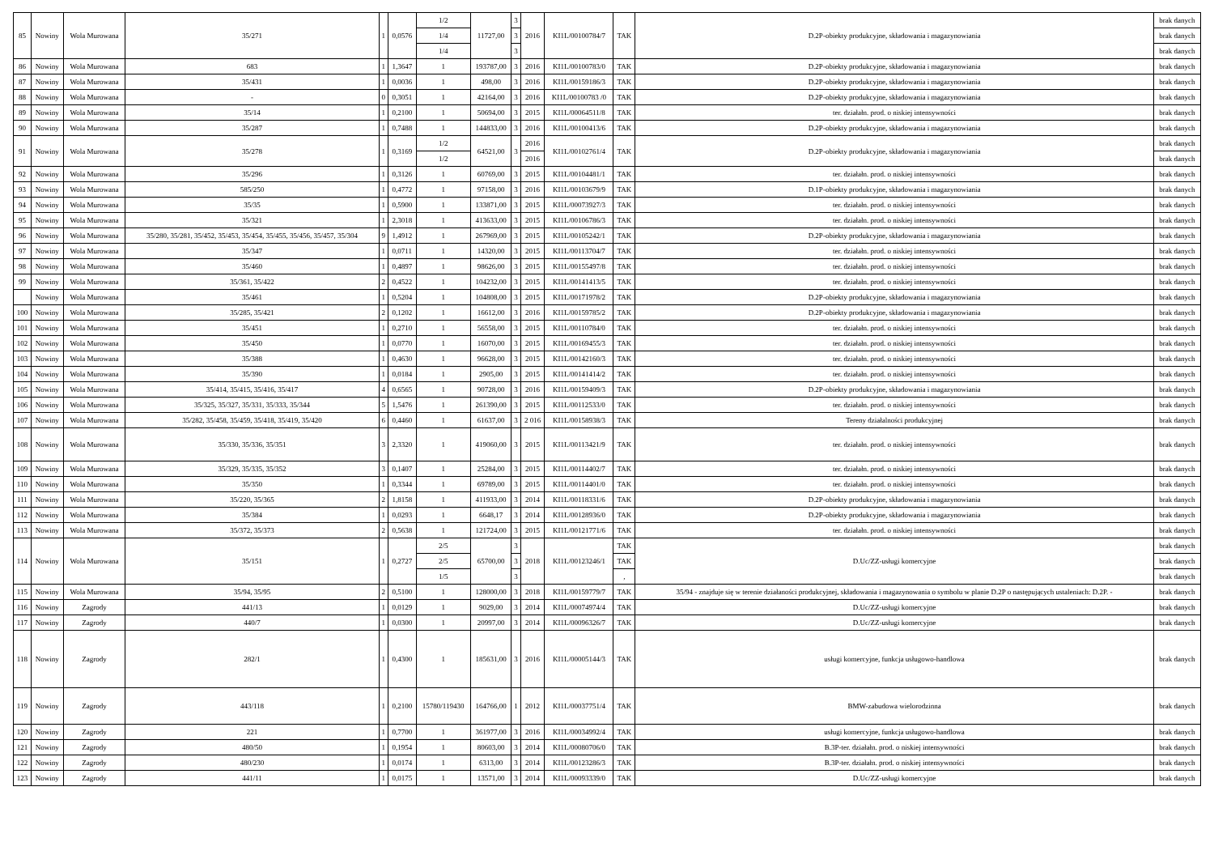| 85 | Nowiny | Wola Murowana | 35/271 | 1 | 0,0576 | 1/2 | 11727,00 | 3 | 2016 | KI1L/00100784/7 | TAK | D.2P-obiekty produkcyjne, składowania i magazynowiania | brak danych |
| | | | | | | 1/4 | | 3 | | | | | brak danych |
| | | | | | | 1/4 | | 3 | | | | | brak danych |
| 86 | Nowiny | Wola Murowana | 683 | 1 | 1,3647 | 1 | 193787,00 | 3 | 2016 | KI1L/00100783/0 | TAK | D.2P-obiekty produkcyjne, składowania i magazynowiania | brak danych |
| 87 | Nowiny | Wola Murowana | 35/431 | 1 | 0,0036 | 1 | 498,00 | 3 | 2016 | KI1L/00159186/3 | TAK | D.2P-obiekty produkcyjne, składowania i magazynowiania | brak danych |
| 88 | Nowiny | Wola Murowana | - | 0 | 0,3051 | 1 | 42164,00 | 3 | 2016 | KI1L/00100783 /0 | TAK | D.2P-obiekty produkcyjne, składowania i magazynowiania | brak danych |
| 89 | Nowiny | Wola Murowana | 35/14 | 1 | 0,2100 | 1 | 50694,00 | 3 | 2015 | KI1L/00064511/8 | TAK | ter. działałn. prod. o niskiej intensywności | brak danych |
| 90 | Nowiny | Wola Murowana | 35/287 | 1 | 0,7488 | 1 | 144833,00 | 3 | 2016 | KI1L/00100413/6 | TAK | D.2P-obiekty produkcyjne, składowania i magazynowiania | brak danych |
| 91 | Nowiny | Wola Murowana | 35/278 | 1 | 0,3169 | 1/2 | 64521,00 | 3 | 2016 | KI1L/00102761/4 | TAK | D.2P-obiekty produkcyjne, składowania i magazynowiania | brak danych |
| | | | | | | 1/2 | | | 2016 | | | | brak danych |
| 92 | Nowiny | Wola Murowana | 35/296 | 1 | 0,3126 | 1 | 60769,00 | 3 | 2015 | KI1L/00104481/1 | TAK | ter. działałn. prod. o niskiej intensywności | brak danych |
| 93 | Nowiny | Wola Murowana | 585/250 | 1 | 0,4772 | 1 | 97158,00 | 3 | 2016 | KI1L/00103679/9 | TAK | D.1P-obiekty produkcyjne, składowania i magazynowiania | brak danych |
| 94 | Nowiny | Wola Murowana | 35/35 | 1 | 0,5900 | 1 | 133871,00 | 3 | 2015 | KI1L/00073927/3 | TAK | ter. działałn. prod. o niskiej intensywności | brak danych |
| 95 | Nowiny | Wola Murowana | 35/321 | 1 | 2,3018 | 1 | 413633,00 | 3 | 2015 | KI1L/00106786/3 | TAK | ter. działałn. prod. o niskiej intensywności | brak danych |
| 96 | Nowiny | Wola Murowana | 35/280, 35/281, 35/452, 35/453, 35/454, 35/455, 35/456, 35/457, 35/304 | 9 | 1,4912 | 1 | 267969,00 | 3 | 2015 | KI1L/00105242/1 | TAK | D.2P-obiekty produkcyjne, składowania i magazynowiania | brak danych |
| 97 | Nowiny | Wola Murowana | 35/347 | 1 | 0,0711 | 1 | 14320,00 | 3 | 2015 | KI1L/00113704/7 | TAK | ter. działałn. prod. o niskiej intensywności | brak danych |
| 98 | Nowiny | Wola Murowana | 35/460 | 1 | 0,4897 | 1 | 98626,00 | 3 | 2015 | KI1L/00155497/8 | TAK | ter. działałn. prod. o niskiej intensywności | brak danych |
| 99 | Nowiny | Wola Murowana | 35/361, 35/422 | 2 | 0,4522 | 1 | 104232,00 | 3 | 2015 | KI1L/00141413/5 | TAK | ter. działałn. prod. o niskiej intensywności | brak danych |
| | Nowiny | Wola Murowana | 35/461 | 1 | 0,5204 | 1 | 104808,00 | 3 | 2015 | KI1L/00171978/2 | TAK | D.2P-obiekty produkcyjne, składowania i magazynowiania | brak danych |
| 100 | Nowiny | Wola Murowana | 35/285, 35/421 | 2 | 0,1202 | 1 | 16612,00 | 3 | 2016 | KI1L/00159785/2 | TAK | D.2P-obiekty produkcyjne, składowania i magazynowiania | brak danych |
| 101 | Nowiny | Wola Murowana | 35/451 | 1 | 0,2710 | 1 | 56558,00 | 3 | 2015 | KI1L/00110784/0 | TAK | ter. działałn. prod. o niskiej intensywności | brak danych |
| 102 | Nowiny | Wola Murowana | 35/450 | 1 | 0,0770 | 1 | 16070,00 | 3 | 2015 | KI1L/00169455/3 | TAK | ter. działałn. prod. o niskiej intensywności | brak danych |
| 103 | Nowiny | Wola Murowana | 35/388 | 1 | 0,4630 | 1 | 96628,00 | 3 | 2015 | KI1L/00142160/3 | TAK | ter. działałn. prod. o niskiej intensywności | brak danych |
| 104 | Nowiny | Wola Murowana | 35/390 | 1 | 0,0184 | 1 | 2905,00 | 3 | 2015 | KI1L/00141414/2 | TAK | ter. działałn. prod. o niskiej intensywności | brak danych |
| 105 | Nowiny | Wola Murowana | 35/414, 35/415, 35/416, 35/417 | 4 | 0,6565 | 1 | 90728,00 | 3 | 2016 | KI1L/00159409/3 | TAK | D.2P-obiekty produkcyjne, składowania i magazynowiania | brak danych |
| 106 | Nowiny | Wola Murowana | 35/325, 35/327, 35/331, 35/333, 35/344 | 5 | 1,5476 | 1 | 261390,00 | 3 | 2015 | KI1L/00112533/0 | TAK | ter. działałn. prod. o niskiej intensywności | brak danych |
| 107 | Nowiny | Wola Murowana | 35/282, 35/458, 35/459, 35/418, 35/419, 35/420 | 6 | 0,4460 | 1 | 61637,00 | 3 | 2 016 | KI1L/00158938/3 | TAK | Tereny działalności produkcyjnej | brak danych |
| 108 | Nowiny | Wola Murowana | 35/330, 35/336, 35/351 | 3 | 2,3320 | 1 | 419060,00 | 3 | 2015 | KI1L/00113421/9 | TAK | ter. działałn. prod. o niskiej intensywności | brak danych |
| 109 | Nowiny | Wola Murowana | 35/329, 35/335, 35/352 | 3 | 0,1407 | 1 | 25284,00 | 3 | 2015 | KI1L/00114402/7 | TAK | ter. działałn. prod. o niskiej intensywności | brak danych |
| 110 | Nowiny | Wola Murowana | 35/350 | 1 | 0,3344 | 1 | 69789,00 | 3 | 2015 | KI1L/00114401/0 | TAK | ter. działałn. prod. o niskiej intensywności | brak danych |
| 111 | Nowiny | Wola Murowana | 35/220, 35/365 | 2 | 1,8158 | 1 | 411933,00 | 3 | 2014 | KI1L/00118331/6 | TAK | D.2P-obiekty produkcyjne, składowania i magazynowiania | brak danych |
| 112 | Nowiny | Wola Murowana | 35/384 | 1 | 0,0293 | 1 | 6648,17 | 3 | 2014 | KI1L/00128936/0 | TAK | D.2P-obiekty produkcyjne, składowania i magazynowiania | brak danych |
| 113 | Nowiny | Wola Murowana | 35/372, 35/373 | 2 | 0,5638 | 1 | 121724,00 | 3 | 2015 | KI1L/00121771/6 | TAK | ter. działałn. prod. o niskiej intensywności | brak danych |
| 114 | Nowiny | Wola Murowana | 35/151 | 1 | 0,2727 | 2/5 | 65700,00 | 3 | 2018 | KI1L/00123246/1 | TAK | D.Uc/ZZ-usługi komercyjne | brak danych |
| | | | | | | 2/5 | | 3 | | | TAK | | brak danych |
| | | | | | | 1/5 | | 3 | | | , | | brak danych |
| 115 | Nowiny | Wola Murowana | 35/94, 35/95 | 2 | 0,5100 | 1 | 128000,00 | 3 | 2018 | KI1L/00159779/7 | TAK | 35/94 - znajduje się w terenie działaności produkcyjnej, składowania i magazynowania o symbolu w planie D.2P o następujących ustaleniach: D.2P. - | brak danych |
| 116 | Nowiny | Zagrody | 441/13 | 1 | 0,0129 | 1 | 9029,00 | 3 | 2014 | KI1L/00074974/4 | TAK | D.Uc/ZZ-usługi komercyjne | brak danych |
| 117 | Nowiny | Zagrody | 440/7 | 1 | 0,0300 | 1 | 20997,00 | 3 | 2014 | KI1L/00096326/7 | TAK | D.Uc/ZZ-usługi komercyjne | brak danych |
| 118 | Nowiny | Zagrody | 282/1 | 1 | 0,4300 | 1 | 185631,00 | 3 | 2016 | KI1L/00005144/3 | TAK | usługi komercyjne, funkcja usługowo-handlowa | brak danych |
| 119 | Nowiny | Zagrody | 443/118 | 1 | 0,2100 | 15780/119430 | 164766,00 | 1 | 2012 | KI1L/00037751/4 | TAK | BMW-zabudowa wielorodzinna | brak danych |
| 120 | Nowiny | Zagrody | 221 | 1 | 0,7700 | 1 | 361977,00 | 3 | 2016 | KI1L/00034992/4 | TAK | usługi komercyjne, funkcja usługowo-handlowa | brak danych |
| 121 | Nowiny | Zagrody | 480/50 | 1 | 0,1954 | 1 | 80603,00 | 3 | 2014 | KI1L/00080706/0 | TAK | B.3P-ter. działałn. prod. o niskiej intensywności | brak danych |
| 122 | Nowiny | Zagrody | 480/230 | 1 | 0,0174 | 1 | 6313,00 | 3 | 2014 | KI1L/00123286/3 | TAK | B.3P-ter. działałn. prod. o niskiej intensywności | brak danych |
| 123 | Nowiny | Zagrody | 441/11 | 1 | 0,0175 | 1 | 13571,00 | 3 | 2014 | KI1L/00093339/0 | TAK | D.Uc/ZZ-usługi komercyjne | brak danych |